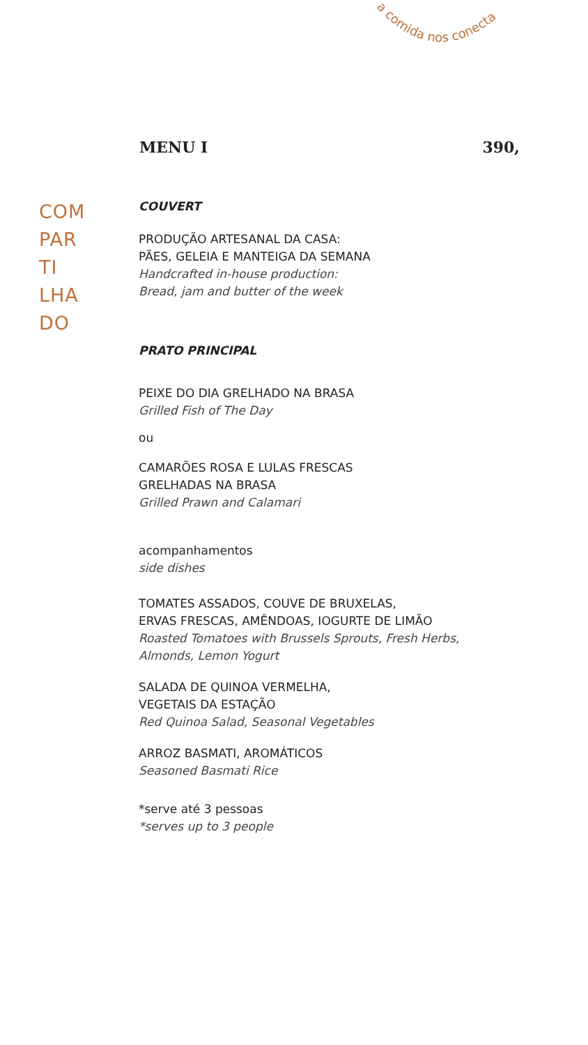a comida nos conecta
MENU I 390,
COM
PAR
TI
LHA
DO
COUVERT
PRODUÇÃO ARTESANAL DA CASA:
PÃES, GELEIA E MANTEIGA DA SEMANA
Handcrafted in-house production:
Bread, jam and butter of the week
PRATO PRINCIPAL
PEIXE DO DIA GRELHADO NA BRASA
Grilled Fish of The Day
ou
CAMARÕES ROSA E LULAS FRESCAS
GRELHADAS NA BRASA
Grilled Prawn and Calamari
acompanhamentos
side dishes
TOMATES ASSADOS, COUVE DE BRUXELAS,
ERVAS FRESCAS, AMÊNDOAS, IOGURTE DE LIMÃO
Roasted Tomatoes with Brussels Sprouts, Fresh Herbs,
Almonds, Lemon Yogurt
SALADA DE QUINOA VERMELHA,
VEGETAIS DA ESTAÇÃO
Red Quinoa Salad, Seasonal Vegetables
ARROZ BASMATI, AROMÁTICOS
Seasoned Basmati Rice
*serve até 3 pessoas
*serves up to 3 people